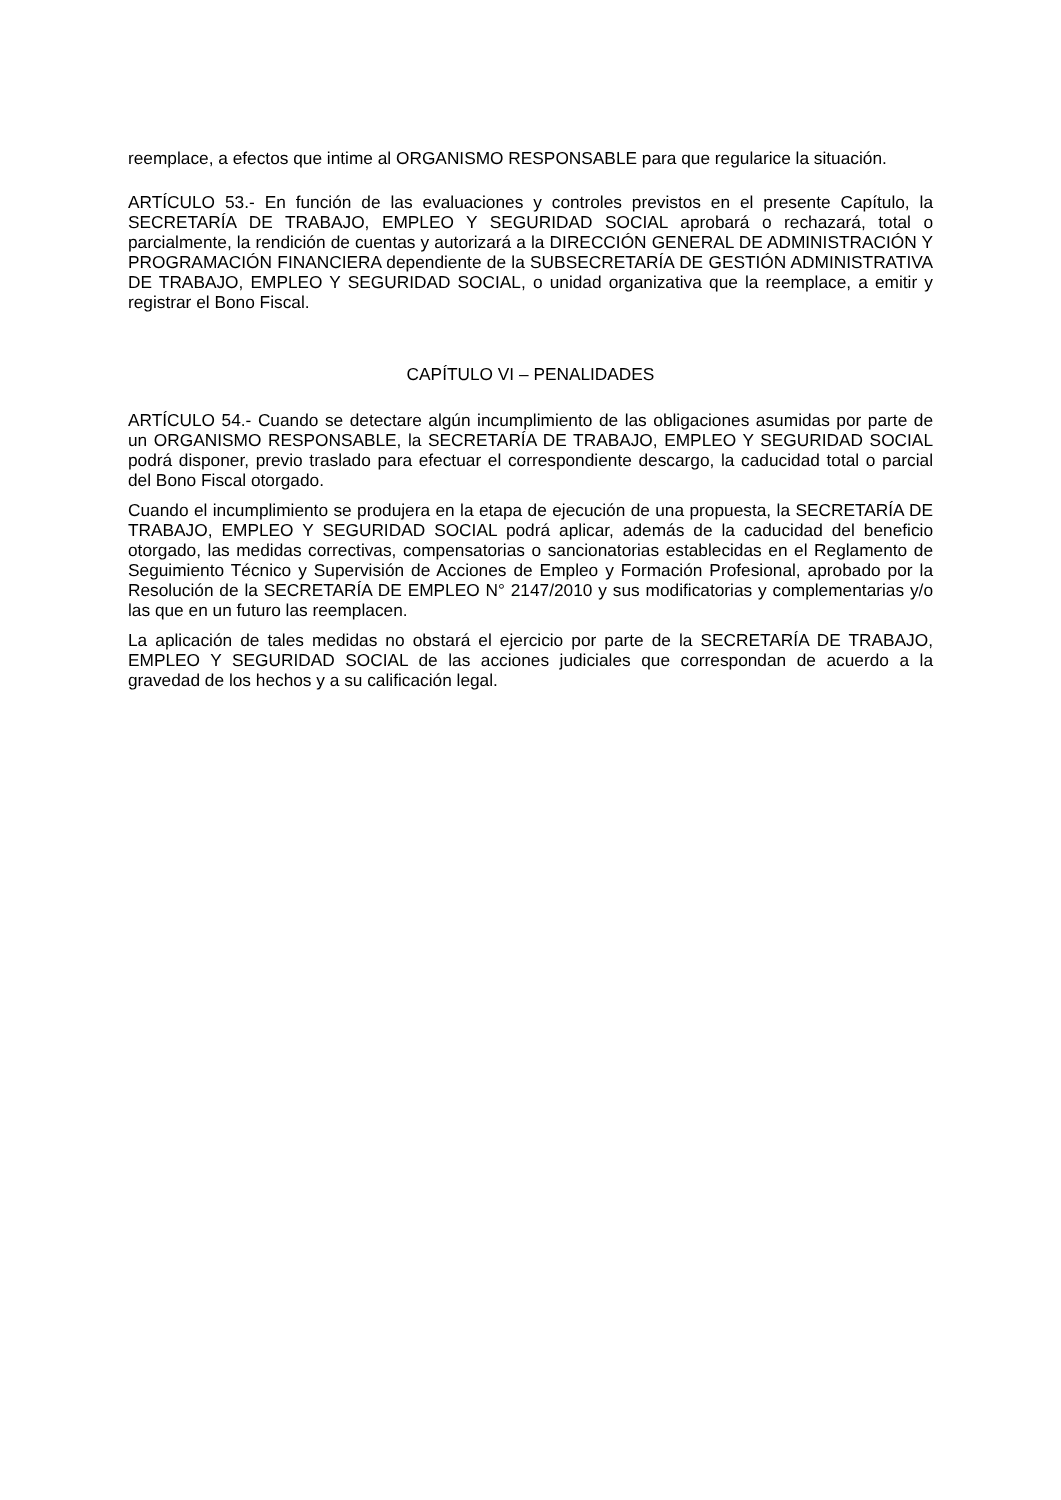reemplace, a efectos que intime al ORGANISMO RESPONSABLE para que regularice la situación.
ARTÍCULO 53.- En función de las evaluaciones y controles previstos en el presente Capítulo, la SECRETARÍA DE TRABAJO, EMPLEO Y SEGURIDAD SOCIAL aprobará o rechazará, total o parcialmente, la rendición de cuentas y autorizará a la DIRECCIÓN GENERAL DE ADMINISTRACIÓN Y PROGRAMACIÓN FINANCIERA dependiente de la SUBSECRETARÍA DE GESTIÓN ADMINISTRATIVA DE TRABAJO, EMPLEO Y SEGURIDAD SOCIAL, o unidad organizativa que la reemplace, a emitir y registrar el Bono Fiscal.
CAPÍTULO VI – PENALIDADES
ARTÍCULO 54.- Cuando se detectare algún incumplimiento de las obligaciones asumidas por parte de un ORGANISMO RESPONSABLE, la SECRETARÍA DE TRABAJO, EMPLEO Y SEGURIDAD SOCIAL podrá disponer, previo traslado para efectuar el correspondiente descargo, la caducidad total o parcial del Bono Fiscal otorgado.
Cuando el incumplimiento se produjera en la etapa de ejecución de una propuesta, la SECRETARÍA DE TRABAJO, EMPLEO Y SEGURIDAD SOCIAL podrá aplicar, además de la caducidad del beneficio otorgado, las medidas correctivas, compensatorias o sancionatorias establecidas en el Reglamento de Seguimiento Técnico y Supervisión de Acciones de Empleo y Formación Profesional, aprobado por la Resolución de la SECRETARÍA DE EMPLEO N° 2147/2010 y sus modificatorias y complementarias y/o las que en un futuro las reemplacen.
La aplicación de tales medidas no obstará el ejercicio por parte de la SECRETARÍA DE TRABAJO, EMPLEO Y SEGURIDAD SOCIAL de las acciones judiciales que correspondan de acuerdo a la gravedad de los hechos y a su calificación legal.